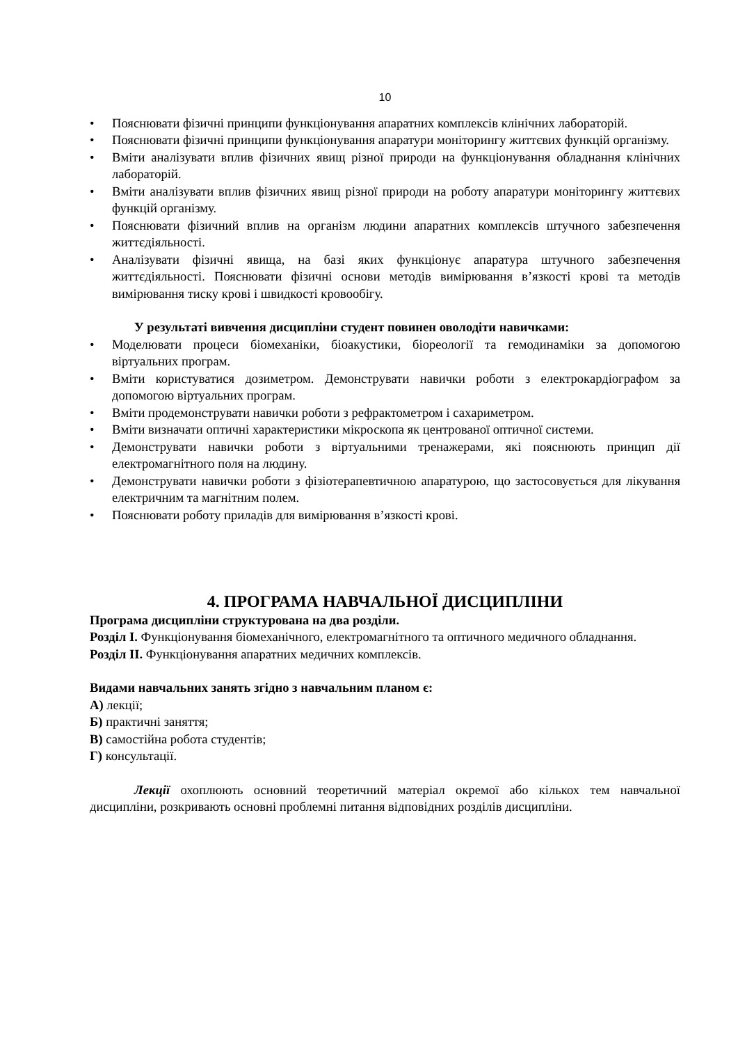10
• Пояснювати фізичні принципи функціонування апаратних комплексів клінічних лабораторій.
• Пояснювати фізичні принципи функціонування апаратури моніторингу життєвих функцій організму.
• Вміти аналізувати вплив фізичних явищ різної природи на функціонування обладнання клінічних лабораторій.
• Вміти аналізувати вплив фізичних явищ різної природи на роботу апаратури моніторингу життєвих функцій організму.
• Пояснювати фізичний вплив на організм людини апаратних комплексів штучного забезпечення життєдіяльності.
• Аналізувати фізичні явища, на базі яких функціонує апаратура штучного забезпечення життєдіяльності. Пояснювати фізичні основи методів вимірювання в’язкості крові та методів вимірювання тиску крові і швидкості кровообігу.
У результаті вивчення дисципліни студент повинен оволодіти навичками:
• Моделювати процеси біомеханіки, біоакустики, біореології та гемодинаміки за допомогою віртуальних програм.
• Вміти користуватися дозиметром. Демонструвати навички роботи з електрокардіографом за допомогою віртуальних програм.
• Вміти продемонструвати навички роботи з рефрактометром і сахариметром.
• Вміти визначати оптичні характеристики мікроскопа як центрованої оптичної системи.
• Демонструвати навички роботи з віртуальними тренажерами, які пояснюють принцип дії електромагнітного поля на людину.
• Демонструвати навички роботи з фізіотерапевтичною апаратурою, що застосовується для лікування електричним та магнітним полем.
• Пояснювати роботу приладів для вимірювання в’язкості крові.
4. ПРОГРАМА НАВЧАЛЬНОЇ ДИСЦИПЛІНИ
Програма дисципліни структурована на два розділи.
Розділ І. Функціонування біомеханічного, електромагнітного та оптичного медичного обладнання.
Розділ ІІ. Функціонування апаратних медичних комплексів.
Видами навчальних занять згідно з навчальним планом є:
А) лекції;
Б) практичні заняття;
В) самостійна робота студентів;
Г) консультації.
Лекції охоплюють основний теоретичний матеріал окремої або кількох тем навчальної дисципліни, розкривають основні проблемні питання відповідних розділів дисципліни.